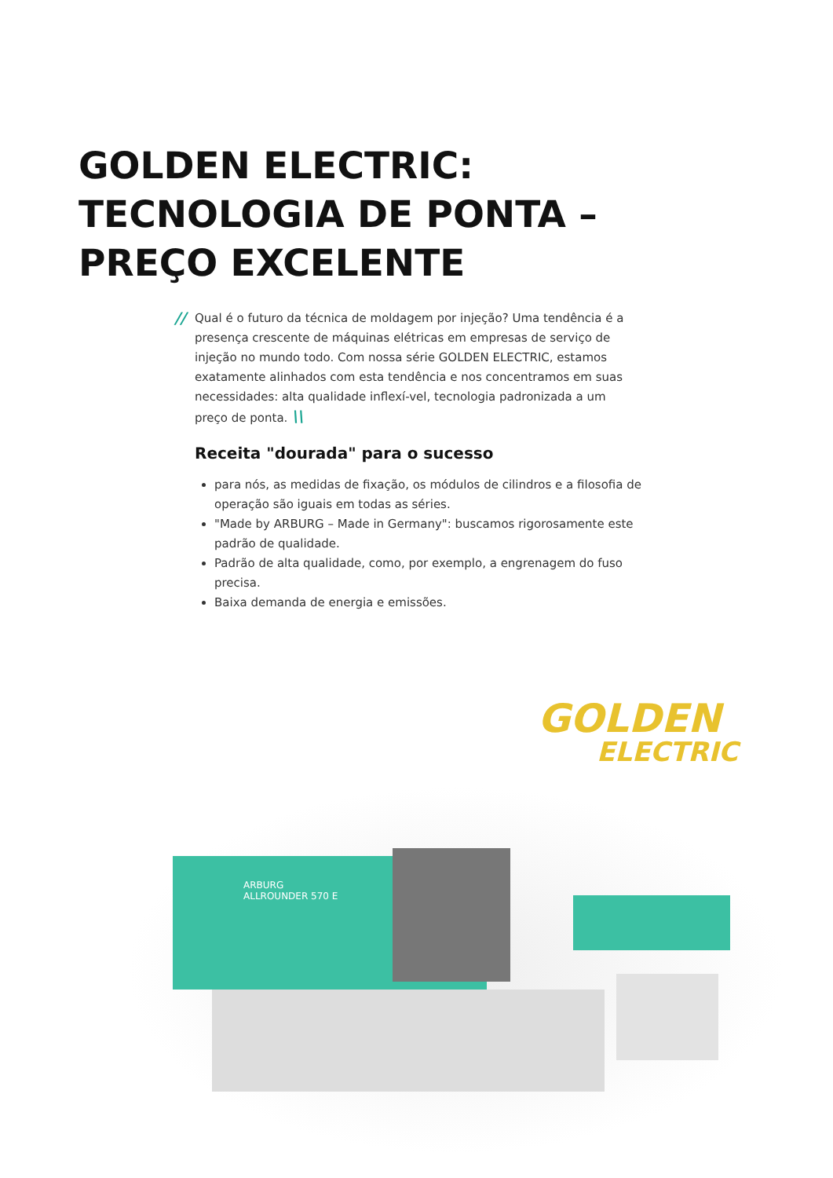GOLDEN ELECTRIC:
TECNOLOGIA DE PONTA –
PREÇO EXCELENTE
// Qual é o futuro da técnica de moldagem por injeção? Uma tendência é a presença crescente de máquinas elétricas em empresas de serviço de injeção no mundo todo. Com nossa série GOLDEN ELECTRIC, estamos exatamente alinhados com esta tendência e nos concentramos em suas necessidades: alta qualidade inflexí-vel, tecnologia padronizada a um preço de ponta. \\
Receita "dourada" para o sucesso
para nós, as medidas de fixação, os módulos de cilindros e a filosofia de operação são iguais em todas as séries.
"Made by ARBURG – Made in Germany": buscamos rigorosamente este padrão de qualidade.
Padrão de alta qualidade, como, por exemplo, a engrenagem do fuso precisa.
Baixa demanda de energia e emissões.
GOLDEN
ELECTRIC
ARBURG
ALLROUNDER 570 E